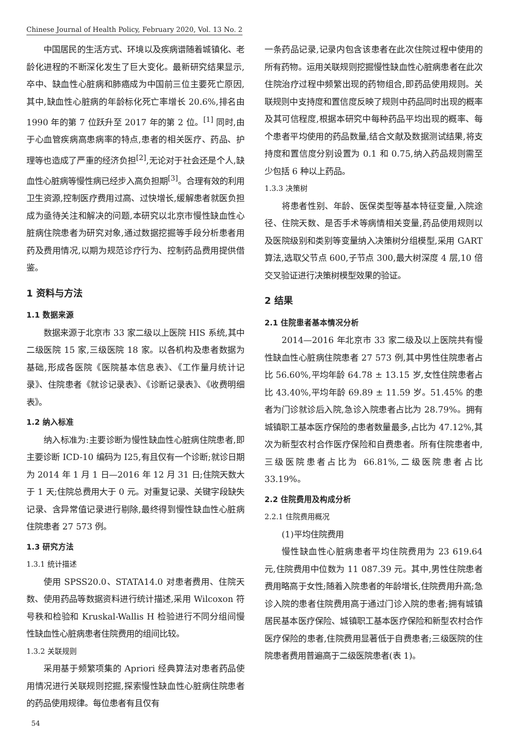Chinese Journal of Health Policy, February 2020, Vol. 13 No. 2
中国居民的生活方式、环境以及疾病谱随着城镇化、老龄化进程的不断深化发生了巨大变化。最新研究结果显示,卒中、缺血性心脏病和肺癌成为中国前三位主要死亡原因,其中,缺血性心脏病的年龄标化死亡率增长 20.6%,排名由 1990 年的第 7 位跃升至 2017 年的第 2 位。<sup>[1]</sup> 同时,由于心血管疾病高患病率的特点,患者的相关医疗、药品、护理等也造成了严重的经济负担<sup>[2]</sup>,无论对于社会还是个人,缺血性心脏病等慢性病已经步入高负担期<sup>[3]</sup>。合理有效的利用卫生资源,控制医疗费用过高、过快增长,缓解患者就医负担成为亟待关注和解决的问题,本研究以北京市慢性缺血性心脏病住院患者为研究对象,通过数据挖掘等手段分析患者用药及费用情况,以期为规范诊疗行为、控制药品费用提供借鉴。
1 资料与方法
1.1 数据来源
数据来源于北京市 33 家二级以上医院 HIS 系统,其中二级医院 15 家,三级医院 18 家。以各机构及患者数据为基础,形成各医院《医院基本信息表》、《工作量月统计记录》、住院患者《就诊记录表》、《诊断记录表》、《收费明细表》。
1.2 纳入标准
纳入标准为:主要诊断为慢性缺血性心脏病住院患者,即主要诊断 ICD-10 编码为 I25,有且仅有一个诊断;就诊日期为 2014 年 1 月 1 日—2016 年 12 月 31 日;住院天数大于 1 天;住院总费用大于 0 元。对重复记录、关键字段缺失记录、含异常值记录进行剔除,最终得到慢性缺血性心脏病住院患者 27 573 例。
1.3 研究方法
1.3.1 统计描述
使用 SPSS20.0、STATA14.0 对患者费用、住院天数、使用药品等数据资料进行统计描述,采用 Wilcoxon 符号秩和检验和 Kruskal-Wallis H 检验进行不同分组间慢性缺血性心脏病患者住院费用的组间比较。
1.3.2 关联规则
采用基于频繁项集的 Apriori 经典算法对患者药品使用情况进行关联规则挖掘,探索慢性缺血性心脏病住院患者的药品使用规律。每位患者有且仅有
一条药品记录,记录内包含该患者在此次住院过程中使用的所有药物。运用关联规则挖掘慢性缺血性心脏病患者在此次住院治疗过程中频繁出现的药物组合,即药品使用规则。关联规则中支持度和置信度反映了规则中药品同时出现的概率及其可信程度,根据本研究中每种药品平均出现的概率、每个患者平均使用的药品数量,结合文献及数据测试结果,将支持度和置信度分别设置为 0.1 和 0.75,纳入药品规则需至少包括 6 种以上药品。
1.3.3 决策树
将患者性别、年龄、医保类型等基本特征变量,入院途径、住院天数、是否手术等病情相关变量,药品使用规则以及医院级别和类别等变量纳入决策树分组模型,采用 GART 算法,选取父节点 600,子节点 300,最大树深度 4 层,10 倍交叉验证进行决策树模型效果的验证。
2 结果
2.1 住院患者基本情况分析
2014—2016 年北京市 33 家二级及以上医院共有慢性缺血性心脏病住院患者 27 573 例,其中男性住院患者占比 56.60%,平均年龄 64.78 ± 13.15 岁,女性住院患者占比 43.40%,平均年龄 69.89 ± 11.59 岁。51.45% 的患者为门诊就诊后入院,急诊入院患者占比为 28.79%。拥有城镇职工基本医疗保险的患者数量最多,占比为 47.12%,其次为新型农村合作医疗保险和自费患者。所有住院患者中,三级医院患者占比为 66.81%,二级医院患者占比 33.19%。
2.2 住院费用及构成分析
2.2.1 住院费用概况
(1)平均住院费用
慢性缺血性心脏病患者平均住院费用为 23 619.64 元,住院费用中位数为 11 087.39 元。其中,男性住院患者费用略高于女性;随着入院患者的年龄增长,住院费用升高;急诊入院的患者住院费用高于通过门诊入院的患者;拥有城镇居民基本医疗保险、城镇职工基本医疗保险和新型农村合作医疗保险的患者,住院费用显著低于自费患者;三级医院的住院患者费用普遍高于二级医院患者(表 1)。
54